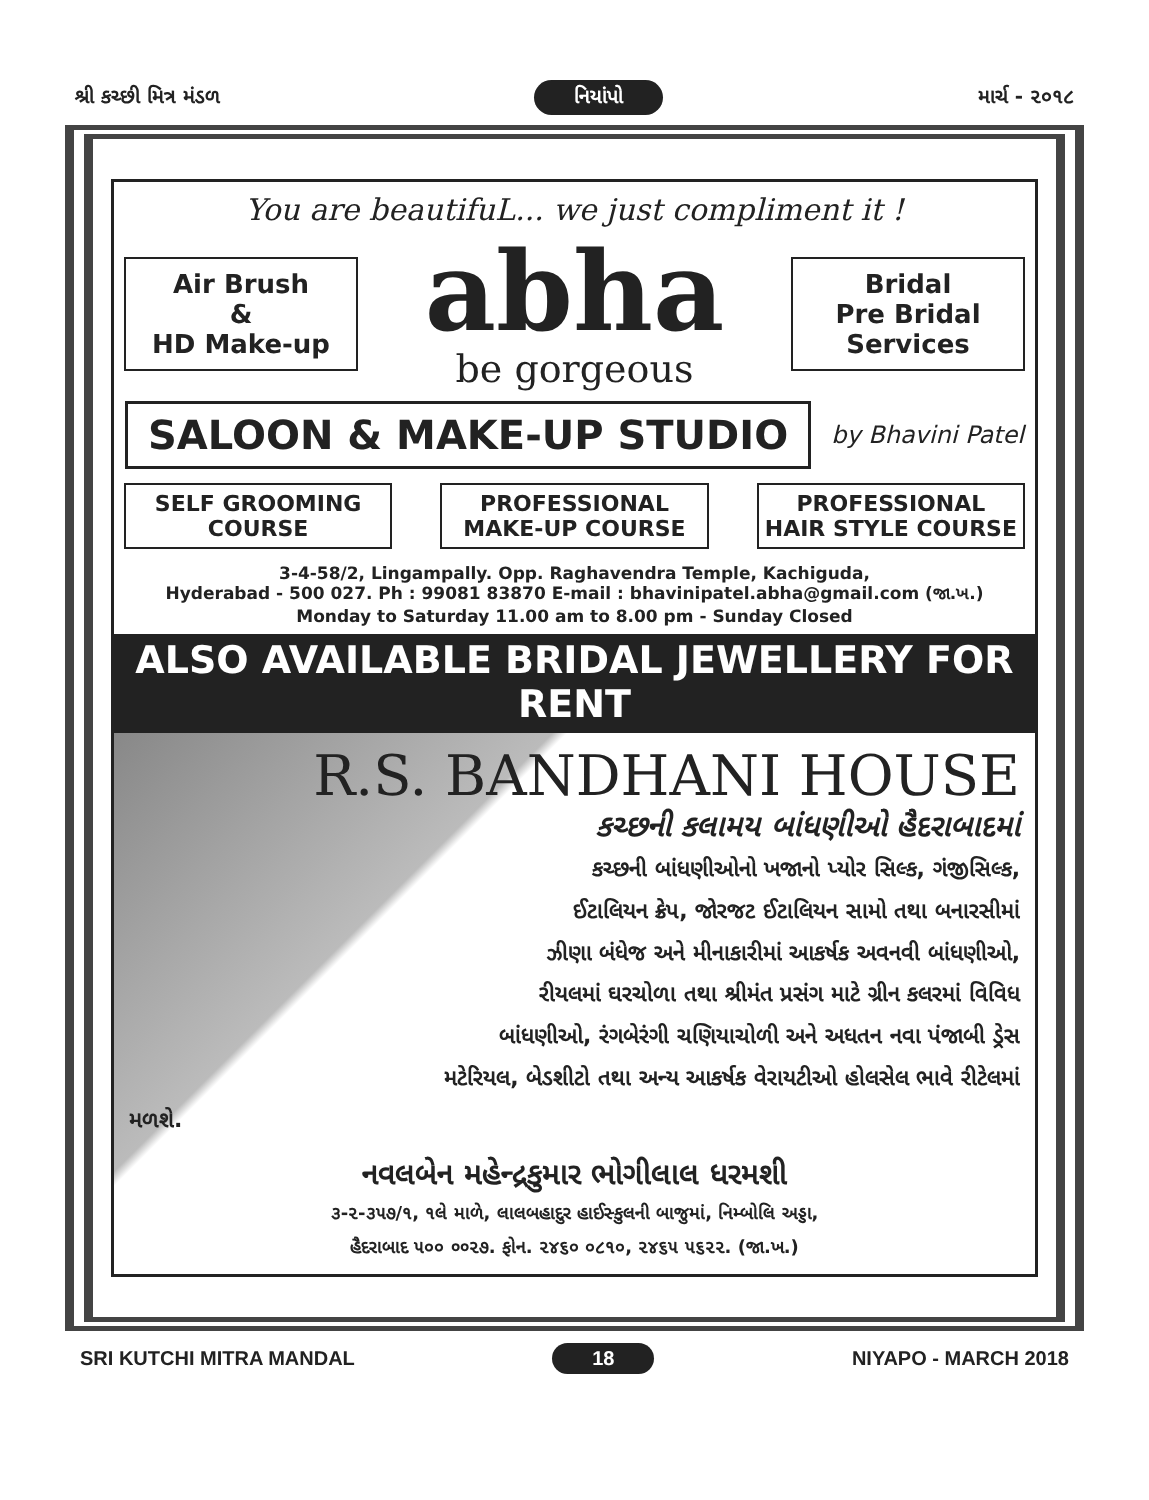શ્રી કચ્છી મિત્ર મંડળ નિયાંપો માર્ચ - ૨૦૧૮
You are beautifuL... we just compliment it !
Air Brush
&
HD Make-up
abha
be gorgeous
Bridal
Pre Bridal
Services
SALOON & MAKE-UP STUDIO by Bhavini Patel
SELF GROOMING COURSE PROFESSIONAL MAKE-UP COURSE PROFESSIONAL HAIR STYLE COURSE
3-4-58/2, Lingampally. Opp. Raghavendra Temple, Kachiguda,
Hyderabad - 500 027. Ph : 99081 83870 E-mail : bhavinipatel.abha@gmail.com (જા.ખ.)
Monday to Saturday 11.00 am to 8.00 pm - Sunday Closed
ALSO AVAILABLE BRIDAL JEWELLERY FOR RENT
R.S. BANDHANI HOUSE
કચ્છની કલામય બાંધણીઓ હૈદરાબાદમાં
કચ્છની બાંધણીઓનો ખજાનો પ્યોર સિલ્ક, ગંજીસિલ્ક,
ઈટાલિયન ક્રેપ, જોરજટ ઈટાલિયન સામો તથા બનારસીમાં
ઝીણા બંધેજ અને મીનાકારીમાં આકર્ષક અવનવી બાંધણીઓ,
રીયલમાં ઘરચોળા તથા શ્રીમંત પ્રસંગ માટે ગ્રીન કલરમાં વિવિધ
બાંધણીઓ, રંગબેરંગી ચણિયાચોળી અને અધતન નવા પંજાબી ડ્રેસ
મટેરિયલ, બેડશીટો તથા અન્ય આકર્ષક વેરાયટીઓ હોલસેલ ભાવે રીટેલમાં
મળશે.
નવલબેન મહેન્દ્રકુમાર ભોગીલાલ ધરમશી
૩-૨-૩૫૭/૧, ૧લે માળે, લાલબહાદુર હાઈસ્કુલની બાજુમાં, નિમ્બોલિ અડ્ડા,
હૈદરાબાદ ૫૦૦ ००૨૭. ફોન. ૨૪૬૦ ૦૮૧૦, ૨૪૬૫ ૫૬૨૨. (જા.ખ.)
SRI KUTCHI MITRA MANDAL 18 NIYAPO - MARCH 2018